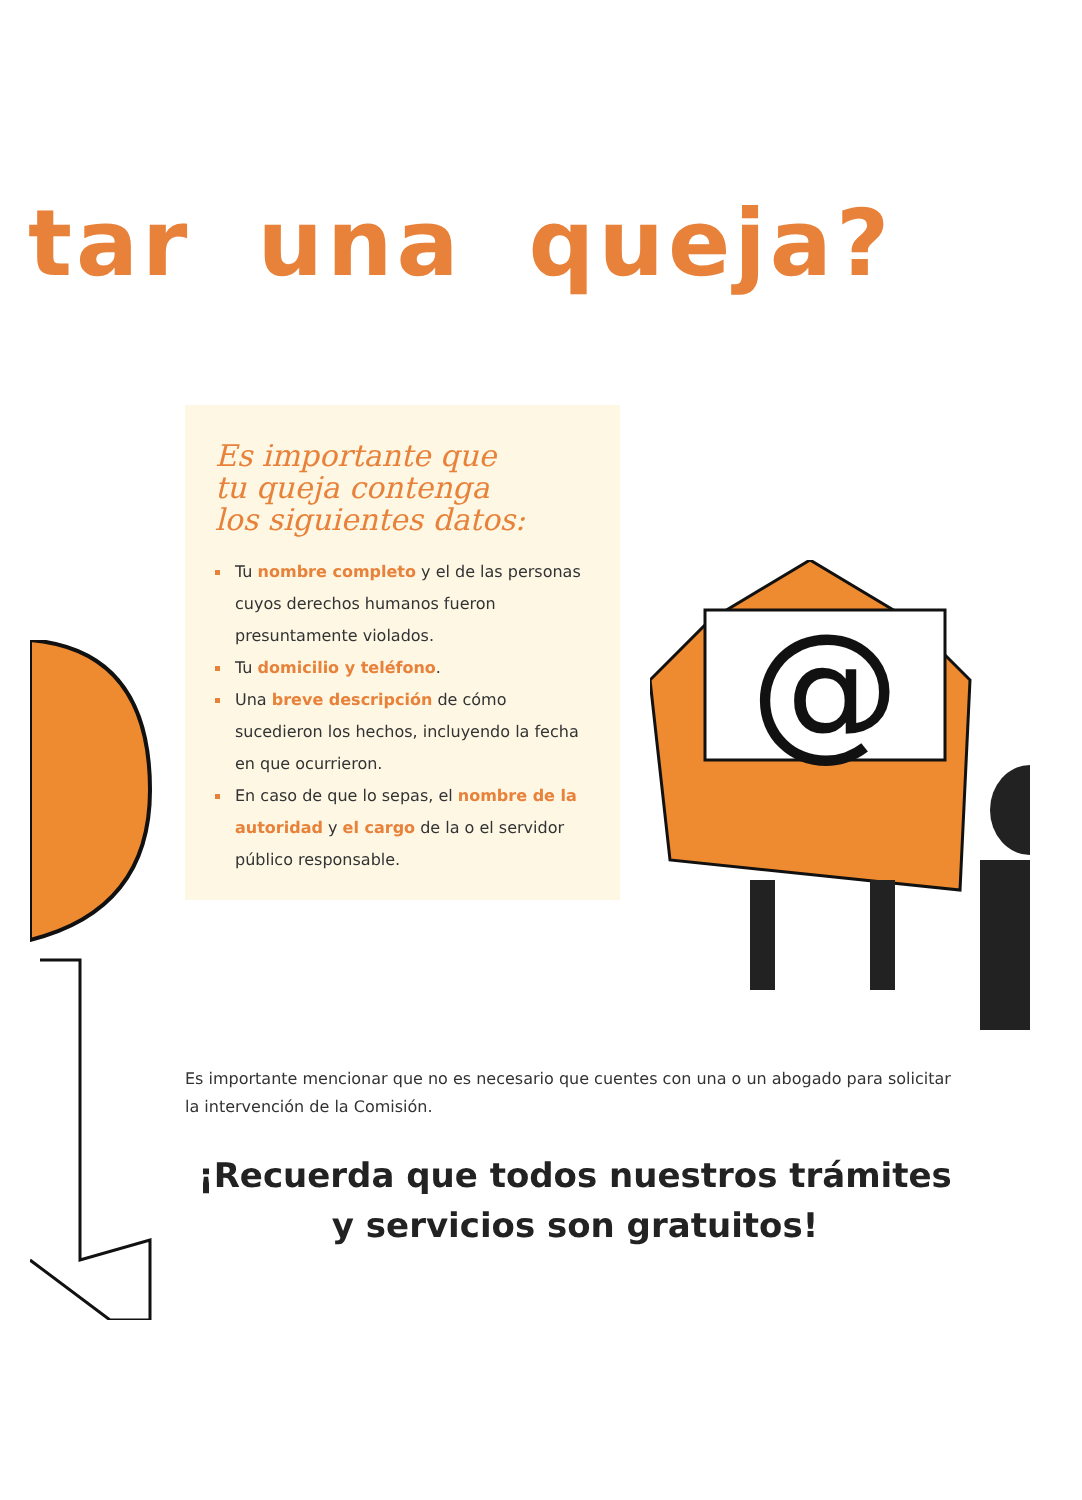tar una queja?
Es importante que
tu queja contenga
los siguientes datos:
Tu nombre completo y el de las personas cuyos derechos humanos fueron presuntamente violados.
Tu domicilio y teléfono.
Una breve descripción de cómo sucedieron los hechos, incluyendo la fecha en que ocurrieron.
En caso de que lo sepas, el nombre de la autoridad y el cargo de la o el servidor público responsable.
@
Es importante mencionar que no es necesario que cuentes con una o un abogado para solicitar la intervención de la Comisión.
¡Recuerda que todos nuestros trámites
y servicios son gratuitos!